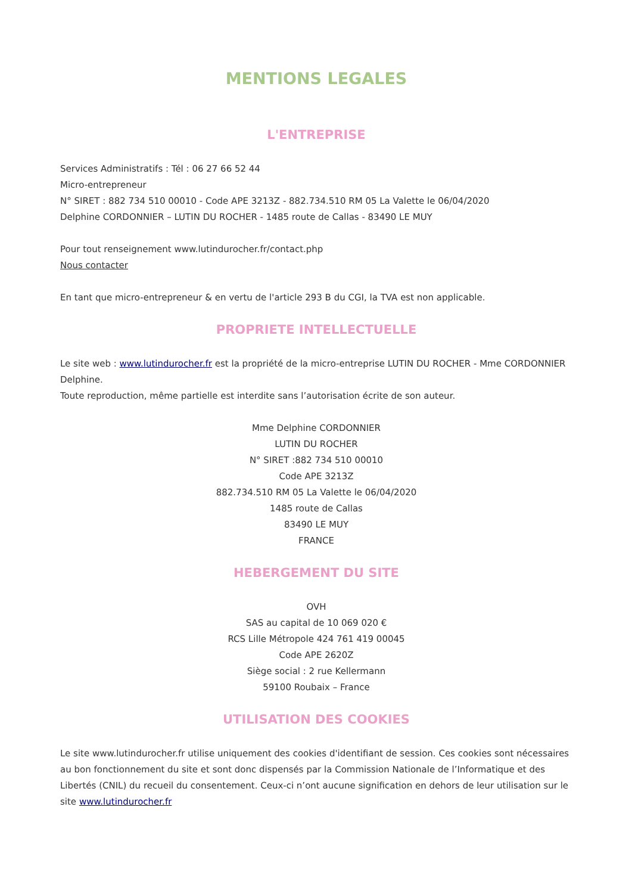MENTIONS LEGALES
L'ENTREPRISE
Services Administratifs : Tél : 06 27 66 52 44
Micro-entrepreneur
N° SIRET : 882 734 510 00010 - Code APE 3213Z - 882.734.510 RM 05 La Valette le 06/04/2020
Delphine CORDONNIER – LUTIN DU ROCHER - 1485 route de Callas - 83490 LE MUY
Pour tout renseignement www.lutindurocher.fr/contact.php
Nous contacter
En tant que micro-entrepreneur & en vertu de l'article 293 B du CGI, la TVA est non applicable.
PROPRIETE INTELLECTUELLE
Le site web : www.lutindurocher.fr est la propriété de la micro-entreprise LUTIN DU ROCHER - Mme CORDONNIER Delphine.
Toute reproduction, même partielle est interdite sans l’autorisation écrite de son auteur.
Mme Delphine CORDONNIER
LUTIN DU ROCHER
N° SIRET :882 734 510 00010
Code APE 3213Z
882.734.510 RM 05 La Valette le 06/04/2020
1485 route de Callas
83490 LE MUY
FRANCE
HEBERGEMENT DU SITE
OVH
SAS au capital de 10 069 020 €
RCS Lille Métropole 424 761 419 00045
Code APE 2620Z
Siège social : 2 rue Kellermann
59100 Roubaix – France
UTILISATION DES COOKIES
Le site www.lutindurocher.fr utilise uniquement des cookies d'identifiant de session. Ces cookies sont nécessaires au bon fonctionnement du site et sont donc dispensés par la Commission Nationale de l’Informatique et des Libertés (CNIL) du recueil du consentement. Ceux-ci n’ont aucune signification en dehors de leur utilisation sur le site www.lutindurocher.fr